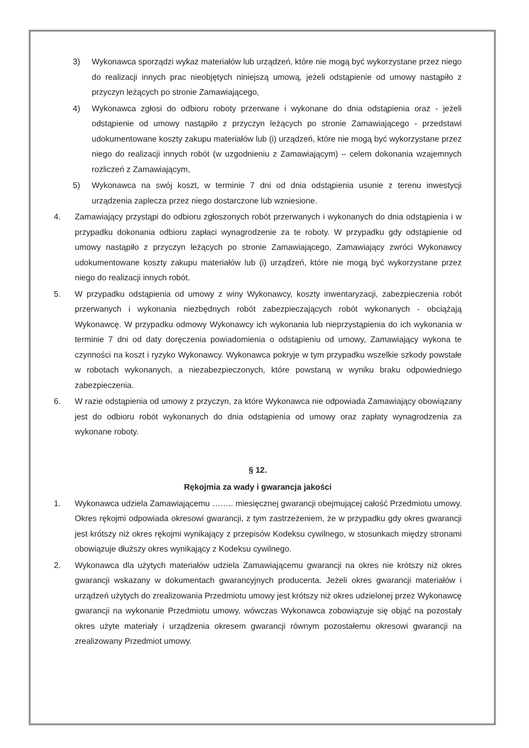3) Wykonawca sporządzi wykaz materiałów lub urządzeń, które nie mogą być wykorzystane przez niego do realizacji innych prac nieobjętych niniejszą umową, jeżeli odstąpienie od umowy nastąpiło z przyczyn leżących po stronie Zamawiającego,
4) Wykonawca zgłosi do odbioru roboty przerwane i wykonane do dnia odstąpienia oraz - jeżeli odstąpienie od umowy nastąpiło z przyczyn leżących po stronie Zamawiającego - przedstawi udokumentowane koszty zakupu materiałów lub (i) urządzeń, które nie mogą być wykorzystane przez niego do realizacji innych robót (w uzgodnieniu z Zamawiającym) – celem dokonania wzajemnych rozliczeń z Zamawiającym,
5) Wykonawca na swój koszt, w terminie 7 dni od dnia odstąpienia usunie z terenu inwestycji urządzenia zaplecza przez niego dostarczone lub wzniesione.
4. Zamawiający przystąpi do odbioru zgłoszonych robót przerwanych i wykonanych do dnia odstąpienia i w przypadku dokonania odbioru zapłaci wynagrodzenie za te roboty. W przypadku gdy odstąpienie od umowy nastąpiło z przyczyn leżących po stronie Zamawiającego, Zamawiający zwróci Wykonawcy udokumentowane koszty zakupu materiałów lub (i) urządzeń, które nie mogą być wykorzystane przez niego do realizacji innych robót.
5. W przypadku odstąpienia od umowy z winy Wykonawcy, koszty inwentaryzacji, zabezpieczenia robót przerwanych i wykonania niezbędnych robót zabezpieczających robót wykonanych - obciążają Wykonawcę. W przypadku odmowy Wykonawcy ich wykonania lub nieprzystąpienia do ich wykonania w terminie 7 dni od daty doręczenia powiadomienia o odstąpieniu od umowy, Zamawiający wykona te czynności na koszt i ryzyko Wykonawcy. Wykonawca pokryje w tym przypadku wszelkie szkody powstałe w robotach wykonanych, a niezabezpieczonych, które powstaną w wyniku braku odpowiedniego zabezpieczenia.
6. W razie odstąpienia od umowy z przyczyn, za które Wykonawca nie odpowiada Zamawiający obowiązany jest do odbioru robót wykonanych do dnia odstąpienia od umowy oraz zapłaty wynagrodzenia za wykonane roboty.
§ 12.
Rękojmia za wady i gwarancja jakości
1. Wykonawca udziela Zamawiającemu …….. miesięcznej gwarancji obejmującej całość Przedmiotu umowy. Okres rękojmi odpowiada okresowi gwarancji, z tym zastrzeżeniem, że w przypadku gdy okres gwarancji jest krótszy niż okres rękojmi wynikający z przepisów Kodeksu cywilnego, w stosunkach między stronami obowiązuje dłuższy okres wynikający z Kodeksu cywilnego.
2. Wykonawca dla użytych materiałów udziela Zamawiającemu gwarancji na okres nie krótszy niż okres gwarancji wskazany w dokumentach gwarancyjnych producenta. Jeżeli okres gwarancji materiałów i urządzeń użytych do zrealizowania Przedmiotu umowy jest krótszy niż okres udzielonej przez Wykonawcę gwarancji na wykonanie Przedmiotu umowy, wówczas Wykonawca zobowiązuje się objąć na pozostały okres użyte materiały i urządzenia okresem gwarancji równym pozostałemu okresowi gwarancji na zrealizowany Przedmiot umowy.